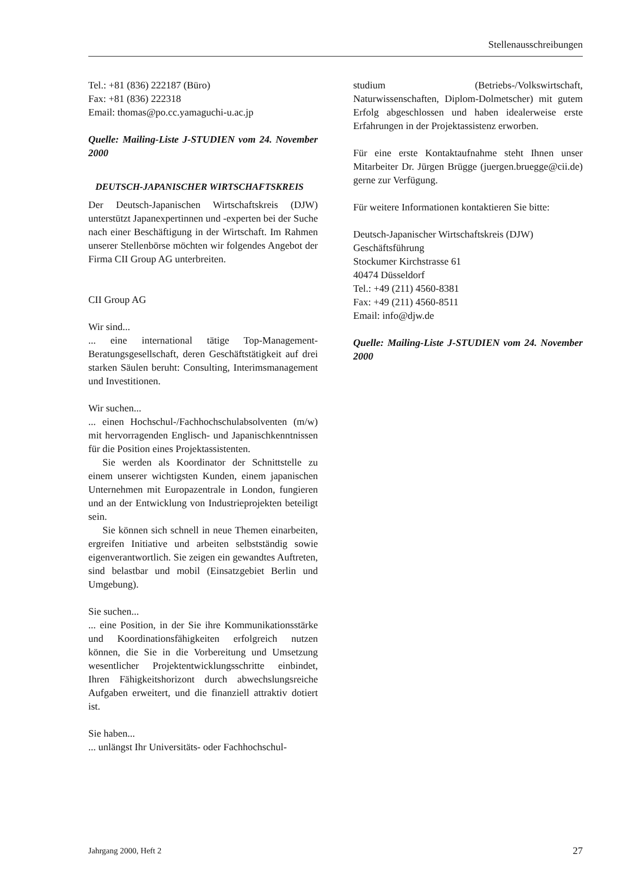Stellenausschreibungen
Tel.: +81 (836) 222187 (Büro)
Fax: +81 (836) 222318
Email: thomas@po.cc.yamaguchi-u.ac.jp
Quelle: Mailing-Liste J-STUDIEN vom 24. November 2000
DEUTSCH-JAPANISCHER WIRTSCHAFTSKREIS
Der Deutsch-Japanischen Wirtschaftskreis (DJW) unterstützt Japanexpertinnen und -experten bei der Suche nach einer Beschäftigung in der Wirtschaft. Im Rahmen unserer Stellenbörse möchten wir folgendes Angebot der Firma CII Group AG unterbreiten.
CII Group AG
Wir sind...
... eine international tätige Top-Management-Beratungsgesellschaft, deren Geschäftstätigkeit auf drei starken Säulen beruht: Consulting, Interimsmanagement und Investitionen.
Wir suchen...
... einen Hochschul-/Fachhochschulabsolventen (m/w) mit hervorragenden Englisch- und Japanischkenntnissen für die Position eines Projektassistenten.
Sie werden als Koordinator der Schnittstelle zu einem unserer wichtigsten Kunden, einem japanischen Unternehmen mit Europazentrale in London, fungieren und an der Entwicklung von Industrieprojekten beteiligt sein.
Sie können sich schnell in neue Themen einarbeiten, ergreifen Initiative und arbeiten selbstständig sowie eigenverantwortlich. Sie zeigen ein gewandtes Auftreten, sind belastbar und mobil (Einsatzgebiet Berlin und Umgebung).
Sie suchen...
... eine Position, in der Sie ihre Kommunikationsstärke und Koordinationsfähigkeiten erfolgreich nutzen können, die Sie in die Vorbereitung und Umsetzung wesentlicher Projektentwicklungsschritte einbindet, Ihren Fähigkeitshorizont durch abwechslungsreiche Aufgaben erweitert, und die finanziell attraktiv dotiert ist.
Sie haben...
... unlängst Ihr Universitäts- oder Fachhochschul-
studium (Betriebs-/Volkswirtschaft, Naturwissenschaften, Diplom-Dolmetscher) mit gutem Erfolg abgeschlossen und haben idealerweise erste Erfahrungen in der Projektassistenz erworben.
Für eine erste Kontaktaufnahme steht Ihnen unser Mitarbeiter Dr. Jürgen Brügge (juergen.bruegge@cii.de) gerne zur Verfügung.
Für weitere Informationen kontaktieren Sie bitte:
Deutsch-Japanischer Wirtschaftskreis (DJW)
Geschäftsführung
Stockumer Kirchstrasse 61
40474 Düsseldorf
Tel.: +49 (211) 4560-8381
Fax: +49 (211) 4560-8511
Email: info@djw.de
Quelle: Mailing-Liste J-STUDIEN vom 24. November 2000
Jahrgang 2000, Heft 2 27